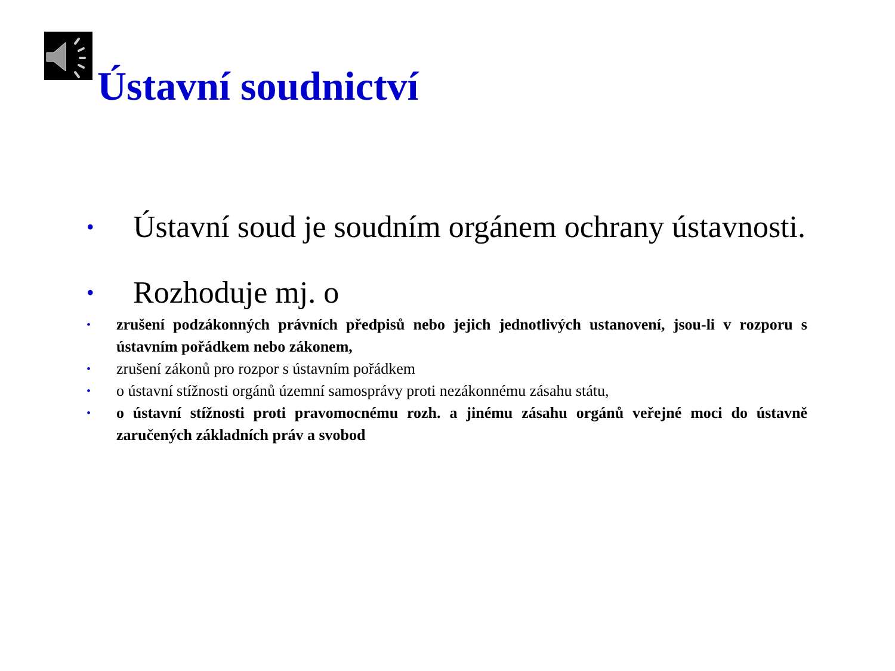Ústavní soudnictví
• Ústavní soud je soudním orgánem ochrany ústavnosti.
• Rozhoduje mj. o
• zrušení podzákonných právních předpisů nebo jejich jednotlivých ustanovení, jsou-li v rozporu s ústavním pořádkem nebo zákonem,
• zrušení zákonů pro rozpor s ústavním pořádkem
• o ústavní stížnosti orgánů územní samosprávy proti nezákonnému zásahu státu,
• o ústavní stížnosti proti pravomocnému rozh. a jinému zásahu orgánů veřejné moci do ústavně zaručených základních práv a svobod